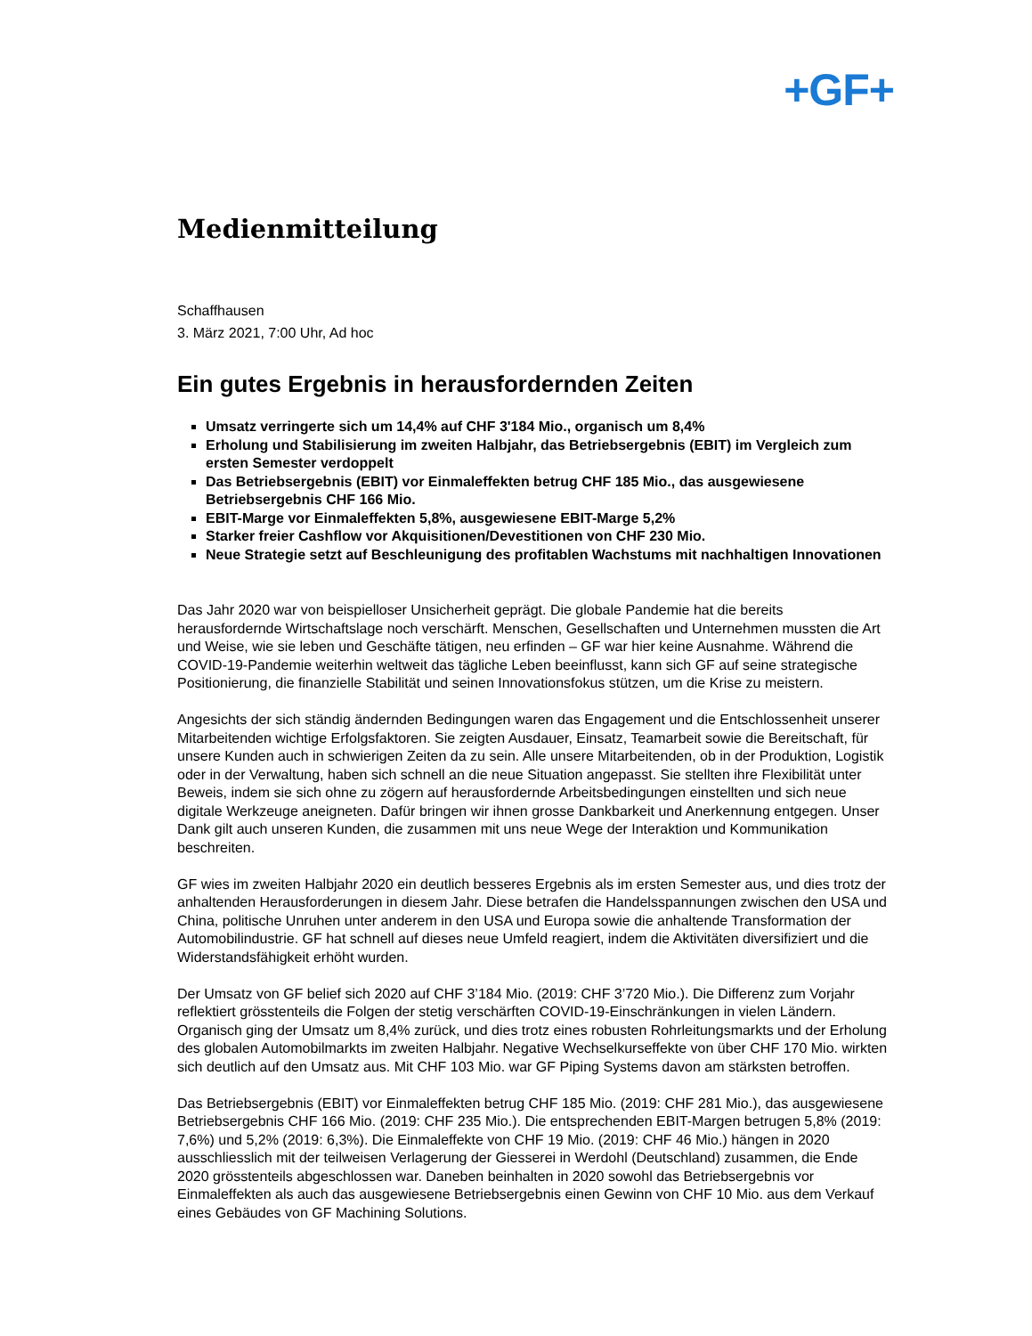+GF+
Medienmitteilung
Schaffhausen
3. März 2021, 7:00 Uhr, Ad hoc
Ein gutes Ergebnis in herausfordernden Zeiten
Umsatz verringerte sich um 14,4% auf CHF 3'184 Mio., organisch um 8,4%
Erholung und Stabilisierung im zweiten Halbjahr, das Betriebsergebnis (EBIT) im Vergleich zum ersten Semester verdoppelt
Das Betriebsergebnis (EBIT) vor Einmaleffekten betrug CHF 185 Mio., das ausgewiesene Betriebsergebnis CHF 166 Mio.
EBIT-Marge vor Einmaleffekten 5,8%, ausgewiesene EBIT-Marge 5,2%
Starker freier Cashflow vor Akquisitionen/Devestitionen von CHF 230 Mio.
Neue Strategie setzt auf Beschleunigung des profitablen Wachstums mit nachhaltigen Innovationen
Das Jahr 2020 war von beispielloser Unsicherheit geprägt. Die globale Pandemie hat die bereits herausfordernde Wirtschaftslage noch verschärft. Menschen, Gesellschaften und Unternehmen mussten die Art und Weise, wie sie leben und Geschäfte tätigen, neu erfinden – GF war hier keine Ausnahme. Während die COVID-19-Pandemie weiterhin weltweit das tägliche Leben beeinflusst, kann sich GF auf seine strategische Positionierung, die finanzielle Stabilität und seinen Innovationsfokus stützen, um die Krise zu meistern.
Angesichts der sich ständig ändernden Bedingungen waren das Engagement und die Entschlossenheit unserer Mitarbeitenden wichtige Erfolgsfaktoren. Sie zeigten Ausdauer, Einsatz, Teamarbeit sowie die Bereitschaft, für unsere Kunden auch in schwierigen Zeiten da zu sein. Alle unsere Mitarbeitenden, ob in der Produktion, Logistik oder in der Verwaltung, haben sich schnell an die neue Situation angepasst. Sie stellten ihre Flexibilität unter Beweis, indem sie sich ohne zu zögern auf herausfordernde Arbeitsbedingungen einstellten und sich neue digitale Werkzeuge aneigneten. Dafür bringen wir ihnen grosse Dankbarkeit und Anerkennung entgegen. Unser Dank gilt auch unseren Kunden, die zusammen mit uns neue Wege der Interaktion und Kommunikation beschreiten.
GF wies im zweiten Halbjahr 2020 ein deutlich besseres Ergebnis als im ersten Semester aus, und dies trotz der anhaltenden Herausforderungen in diesem Jahr. Diese betrafen die Handelsspannungen zwischen den USA und China, politische Unruhen unter anderem in den USA und Europa sowie die anhaltende Transformation der Automobilindustrie. GF hat schnell auf dieses neue Umfeld reagiert, indem die Aktivitäten diversifiziert und die Widerstandsfähigkeit erhöht wurden.
Der Umsatz von GF belief sich 2020 auf CHF 3’184 Mio. (2019: CHF 3’720 Mio.). Die Differenz zum Vorjahr reflektiert grösstenteils die Folgen der stetig verschärften COVID-19-Einschränkungen in vielen Ländern. Organisch ging der Umsatz um 8,4% zurück, und dies trotz eines robusten Rohrleitungsmarkts und der Erholung des globalen Automobilmarkts im zweiten Halbjahr. Negative Wechselkurseffekte von über CHF 170 Mio. wirkten sich deutlich auf den Umsatz aus. Mit CHF 103 Mio. war GF Piping Systems davon am stärksten betroffen.
Das Betriebsergebnis (EBIT) vor Einmaleffekten betrug CHF 185 Mio. (2019: CHF 281 Mio.), das ausgewiesene Betriebsergebnis CHF 166 Mio. (2019: CHF 235 Mio.). Die entsprechenden EBIT-Margen betrugen 5,8% (2019: 7,6%) und 5,2% (2019: 6,3%). Die Einmaleffekte von CHF 19 Mio. (2019: CHF 46 Mio.) hängen in 2020 ausschliesslich mit der teilweisen Verlagerung der Giesserei in Werdohl (Deutschland) zusammen, die Ende 2020 grösstenteils abgeschlossen war. Daneben beinhalten in 2020 sowohl das Betriebsergebnis vor Einmaleffekten als auch das ausgewiesene Betriebsergebnis einen Gewinn von CHF 10 Mio. aus dem Verkauf eines Gebäudes von GF Machining Solutions.